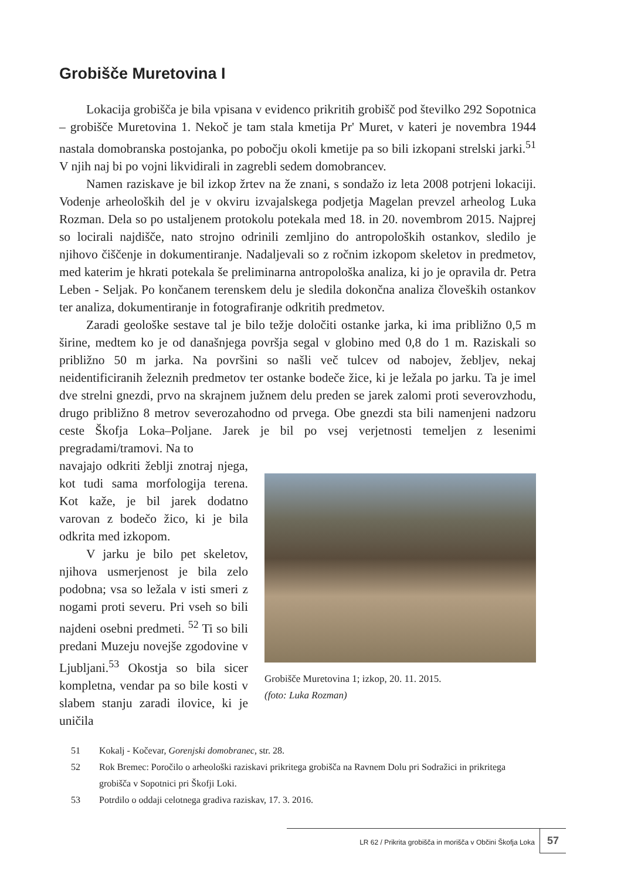Grobišče Muretovina I
Lokacija grobišča je bila vpisana v evidenco prikritih grobišč pod številko 292 Sopotnica – grobišče Muretovina 1. Nekoč je tam stala kmetija Pr' Muret, v kateri je novembra 1944 nastala domobranska postojanka, po pobočju okoli kmetije pa so bili izkopani strelski jarki.<sup>51</sup> V njih naj bi po vojni likvidirali in zagrebli sedem domobrancev.
Namen raziskave je bil izkop žrtev na že znani, s sondažo iz leta 2008 potrjeni lokaciji. Vodenje arheoloških del je v okviru izvajalskega podjetja Magelan prevzel arheolog Luka Rozman. Dela so po ustaljenem protokolu potekala med 18. in 20. novembrom 2015. Najprej so locirali najdišče, nato strojno odrinili zemljino do antropoloških ostankov, sledilo je njihovo čiščenje in dokumentiranje. Nadaljevali so z ročnim izkopom skeletov in predmetov, med katerim je hkrati potekala še preliminarna antropološka analiza, ki jo je opravila dr. Petra Leben - Seljak. Po končanem terenskem delu je sledila dokončna analiza človeških ostankov ter analiza, dokumentiranje in fotografiranje odkritih predmetov.
Zaradi geološke sestave tal je bilo težje določiti ostanke jarka, ki ima približno 0,5 m širine, medtem ko je od današnjega površja segal v globino med 0,8 do 1 m. Raziskali so približno 50 m jarka. Na površini so našli več tulcev od nabojev, žebljev, nekaj neidentificiranih železnih predmetov ter ostanke bodeče žice, ki je ležala po jarku. Ta je imel dve strelni gnezdi, prvo na skrajnem južnem delu preden se jarek zalomi proti severovzhodu, drugo približno 8 metrov severozahodno od prvega. Obe gnezdi sta bili namenjeni nadzoru ceste Škofja Loka–Poljane. Jarek je bil po vsej verjetnosti temeljen z lesenimi pregradami/tramovi. Na to
navajajo odkriti žeblji znotraj njega, kot tudi sama morfologija terena. Kot kaže, je bil jarek dodatno varovan z bodečo žico, ki je bila odkrita med izkopom.
V jarku je bilo pet skeletov, njihova usmerjenost je bila zelo podobna; vsa so ležala v isti smeri z nogami proti severu. Pri vseh so bili najdeni osebni predmeti. <sup>52</sup> Ti so bili predani Muzeju novejše zgodovine v Ljubljani.<sup>53</sup> Okostja so bila sicer kompletna, vendar pa so bile kosti v slabem stanju zaradi ilovice, ki je uničila
Grobišče Muretovina 1; izkop, 20. 11. 2015.
(foto: Luka Rozman)
51 Kokalj - Kočevar, Gorenjski domobranec, str. 28.
52 Rok Bremec: Poročilo o arheološki raziskavi prikritega grobišča na Ravnem Dolu pri Sodražici in prikritega grobišča v Sopotnici pri Škofji Loki.
53 Potrdilo o oddaji celotnega gradiva raziskav, 17. 3. 2016.
LR 62 / Prikrita grobišča in morišča v Občini Škofja Loka 57